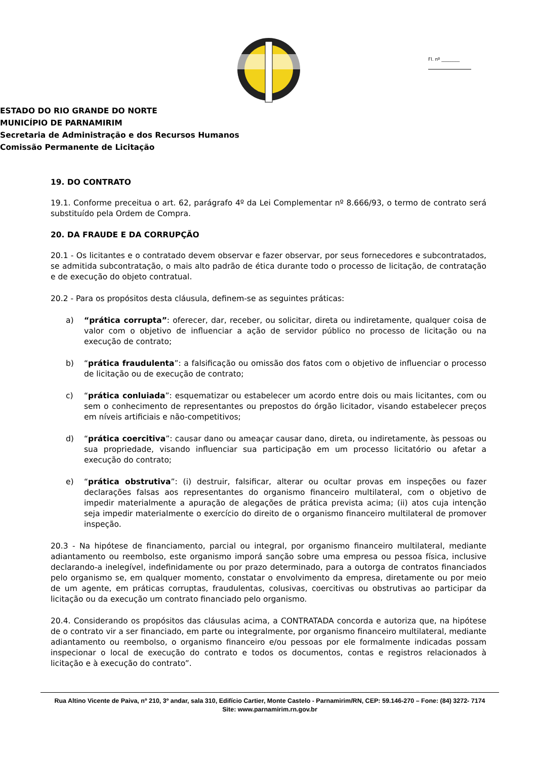Fl. nº ________
ESTADO DO RIO GRANDE DO NORTE
MUNICÍPIO DE PARNAMIRIM
Secretaria de Administração e dos Recursos Humanos
Comissão Permanente de Licitação
19. DO CONTRATO
19.1. Conforme preceitua o art. 62, parágrafo 4º da Lei Complementar nº 8.666/93, o termo de contrato será substituído pela Ordem de Compra.
20. DA FRAUDE E DA CORRUPÇÃO
20.1 - Os licitantes e o contratado devem observar e fazer observar, por seus fornecedores e subcontratados, se admitida subcontratação, o mais alto padrão de ética durante todo o processo de licitação, de contratação e de execução do objeto contratual.
20.2 - Para os propósitos desta cláusula, definem-se as seguintes práticas:
a) “prática corrupta”: oferecer, dar, receber, ou solicitar, direta ou indiretamente, qualquer coisa de valor com o objetivo de influenciar a ação de servidor público no processo de licitação ou na execução de contrato;
b) “prática fraudulenta”: a falsificação ou omissão dos fatos com o objetivo de influenciar o processo de licitação ou de execução de contrato;
c) “prática conluiada”: esquematizar ou estabelecer um acordo entre dois ou mais licitantes, com ou sem o conhecimento de representantes ou prepostos do órgão licitador, visando estabelecer preços em níveis artificiais e não-competitivos;
d) “prática coercitiva”: causar dano ou ameaçar causar dano, direta, ou indiretamente, às pessoas ou sua propriedade, visando influenciar sua participação em um processo licitatório ou afetar a execução do contrato;
e) “prática obstrutiva”: (i) destruir, falsificar, alterar ou ocultar provas em inspeções ou fazer declarações falsas aos representantes do organismo financeiro multilateral, com o objetivo de impedir materialmente a apuração de alegações de prática prevista acima; (ii) atos cuja intenção seja impedir materialmente o exercício do direito de o organismo financeiro multilateral de promover inspeção.
20.3 - Na hipótese de financiamento, parcial ou integral, por organismo financeiro multilateral, mediante adiantamento ou reembolso, este organismo imporá sanção sobre uma empresa ou pessoa física, inclusive declarando-a inelegível, indefinidamente ou por prazo determinado, para a outorga de contratos financiados pelo organismo se, em qualquer momento, constatar o envolvimento da empresa, diretamente ou por meio de um agente, em práticas corruptas, fraudulentas, colusivas, coercitivas ou obstrutivas ao participar da licitação ou da execução um contrato financiado pelo organismo.
20.4. Considerando os propósitos das cláusulas acima, a CONTRATADA concorda e autoriza que, na hipótese de o contrato vir a ser financiado, em parte ou integralmente, por organismo financeiro multilateral, mediante adiantamento ou reembolso, o organismo financeiro e/ou pessoas por ele formalmente indicadas possam inspecionar o local de execução do contrato e todos os documentos, contas e registros relacionados à licitação e à execução do contrato”.
Rua Altino Vicente de Paiva, nº 210, 3º andar, sala 310, Edifício Cartier, Monte Castelo - Parnamirim/RN, CEP: 59.146-270 – Fone: (84) 3272- 7174
Site: www.parnamirim.rn.gov.br